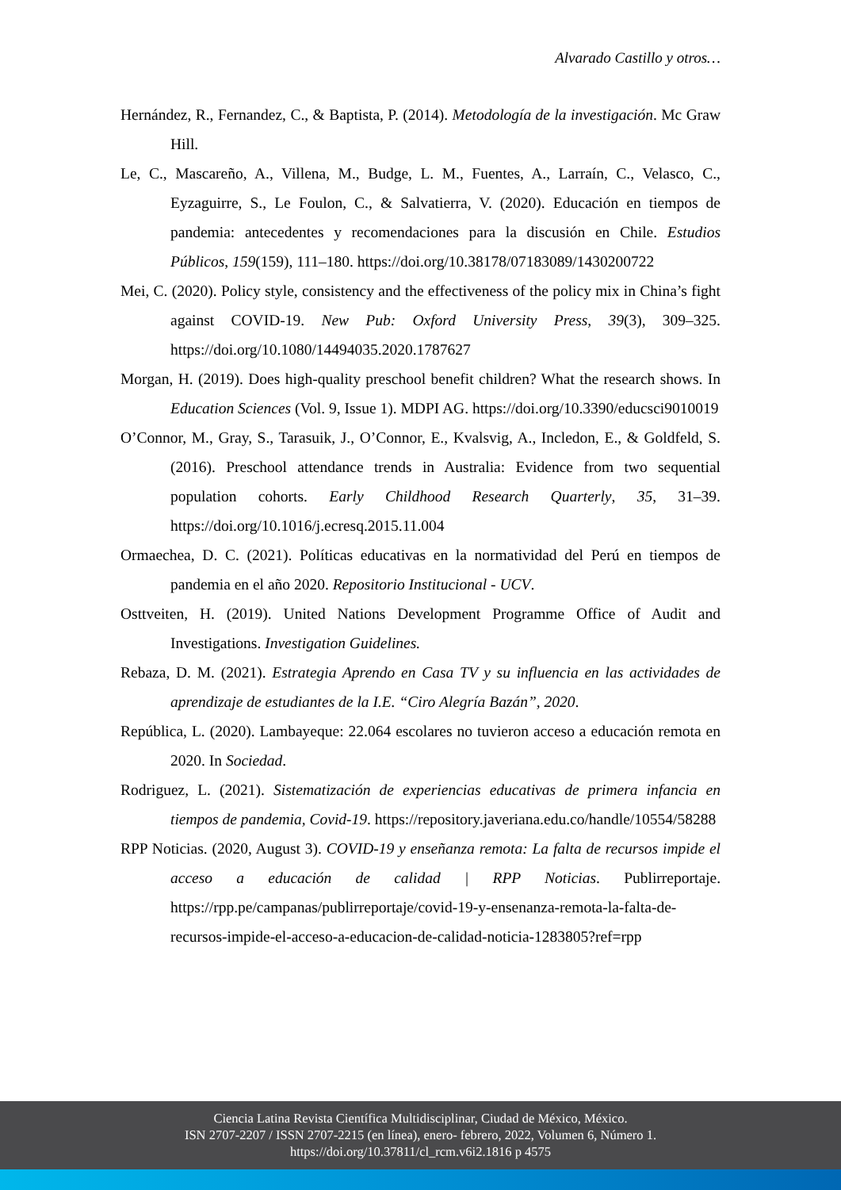Alvarado Castillo y otros…
Hernández, R., Fernandez, C., & Baptista, P. (2014). Metodología de la investigación. Mc Graw Hill.
Le, C., Mascareño, A., Villena, M., Budge, L. M., Fuentes, A., Larraín, C., Velasco, C., Eyzaguirre, S., Le Foulon, C., & Salvatierra, V. (2020). Educación en tiempos de pandemia: antecedentes y recomendaciones para la discusión en Chile. Estudios Públicos, 159(159), 111–180. https://doi.org/10.38178/07183089/1430200722
Mei, C. (2020). Policy style, consistency and the effectiveness of the policy mix in China’s fight against COVID-19. New Pub: Oxford University Press, 39(3), 309–325. https://doi.org/10.1080/14494035.2020.1787627
Morgan, H. (2019). Does high-quality preschool benefit children? What the research shows. In Education Sciences (Vol. 9, Issue 1). MDPI AG. https://doi.org/10.3390/educsci9010019
O’Connor, M., Gray, S., Tarasuik, J., O’Connor, E., Kvalsvig, A., Incledon, E., & Goldfeld, S. (2016). Preschool attendance trends in Australia: Evidence from two sequential population cohorts. Early Childhood Research Quarterly, 35, 31–39. https://doi.org/10.1016/j.ecresq.2015.11.004
Ormaechea, D. C. (2021). Políticas educativas en la normatividad del Perú en tiempos de pandemia en el año 2020. Repositorio Institucional - UCV.
Osttveiten, H. (2019). United Nations Development Programme Office of Audit and Investigations. Investigation Guidelines.
Rebaza, D. M. (2021). Estrategia Aprendo en Casa TV y su influencia en las actividades de aprendizaje de estudiantes de la I.E. “Ciro Alegría Bazán”, 2020.
República, L. (2020). Lambayeque: 22.064 escolares no tuvieron acceso a educación remota en 2020. In Sociedad.
Rodriguez, L. (2021). Sistematización de experiencias educativas de primera infancia en tiempos de pandemia, Covid-19. https://repository.javeriana.edu.co/handle/10554/58288
RPP Noticias. (2020, August 3). COVID-19 y enseñanza remota: La falta de recursos impide el acceso a educación de calidad | RPP Noticias. Publirreportaje. https://rpp.pe/campanas/publirreportaje/covid-19-y-ensenanza-remota-la-falta-de-recursos-impide-el-acceso-a-educacion-de-calidad-noticia-1283805?ref=rpp
Ciencia Latina Revista Científica Multidisciplinar, Ciudad de México, México.
ISN 2707-2207 / ISSN 2707-2215 (en línea), enero- febrero, 2022, Volumen 6, Número 1.
https://doi.org/10.37811/cl_rcm.v6i2.1816 p 4575